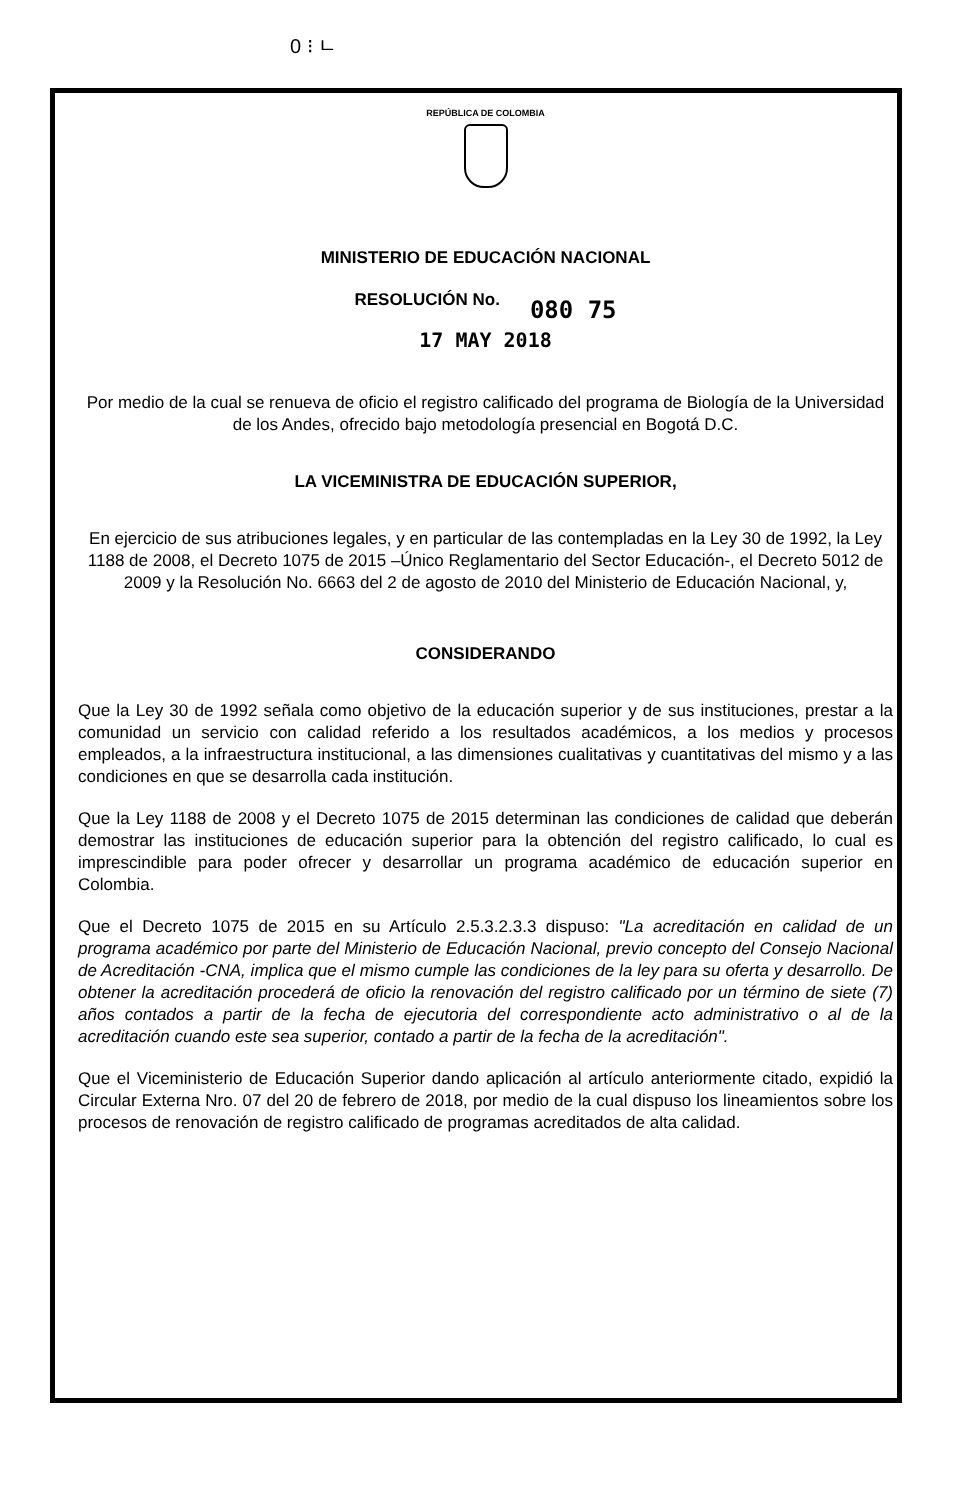0 ⁝ ㄴ
REPÚBLICA DE COLOMBIA
MINISTERIO DE EDUCACIÓN NACIONAL
RESOLUCIÓN No. 080 75
17 MAY 2018
Por medio de la cual se renueva de oficio el registro calificado del programa de Biología de la Universidad de los Andes, ofrecido bajo metodología presencial en Bogotá D.C.
LA VICEMINISTRA DE EDUCACIÓN SUPERIOR,
En ejercicio de sus atribuciones legales, y en particular de las contempladas en la Ley 30 de 1992, la Ley 1188 de 2008, el Decreto 1075 de 2015 –Único Reglamentario del Sector Educación-, el Decreto 5012 de 2009 y la Resolución No. 6663 del 2 de agosto de 2010 del Ministerio de Educación Nacional, y,
CONSIDERANDO
Que la Ley 30 de 1992 señala como objetivo de la educación superior y de sus instituciones, prestar a la comunidad un servicio con calidad referido a los resultados académicos, a los medios y procesos empleados, a la infraestructura institucional, a las dimensiones cualitativas y cuantitativas del mismo y a las condiciones en que se desarrolla cada institución.
Que la Ley 1188 de 2008 y el Decreto 1075 de 2015 determinan las condiciones de calidad que deberán demostrar las instituciones de educación superior para la obtención del registro calificado, lo cual es imprescindible para poder ofrecer y desarrollar un programa académico de educación superior en Colombia.
Que el Decreto 1075 de 2015 en su Artículo 2.5.3.2.3.3 dispuso: "La acreditación en calidad de un programa académico por parte del Ministerio de Educación Nacional, previo concepto del Consejo Nacional de Acreditación -CNA, implica que el mismo cumple las condiciones de la ley para su oferta y desarrollo. De obtener la acreditación procederá de oficio la renovación del registro calificado por un término de siete (7) años contados a partir de la fecha de ejecutoria del correspondiente acto administrativo o al de la acreditación cuando este sea superior, contado a partir de la fecha de la acreditación".
Que el Viceministerio de Educación Superior dando aplicación al artículo anteriormente citado, expidió la Circular Externa Nro. 07 del 20 de febrero de 2018, por medio de la cual dispuso los lineamientos sobre los procesos de renovación de registro calificado de programas acreditados de alta calidad.